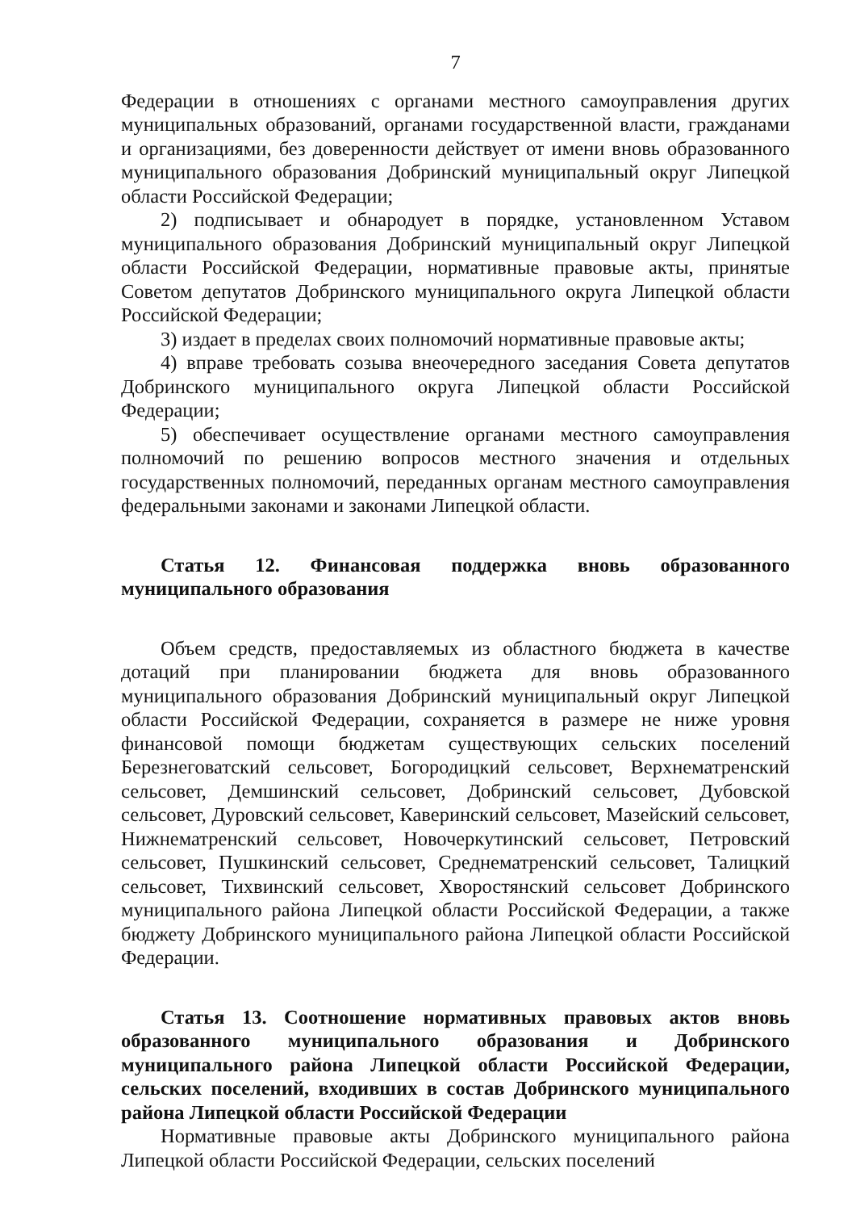7
Федерации в отношениях с органами местного самоуправления других муниципальных образований, органами государственной власти, гражданами и организациями, без доверенности действует от имени вновь образованного муниципального образования Добринский муниципальный округ Липецкой области Российской Федерации;
2) подписывает и обнародует в порядке, установленном Уставом муниципального образования Добринский муниципальный округ Липецкой области Российской Федерации, нормативные правовые акты, принятые Советом депутатов Добринского муниципального округа Липецкой области Российской Федерации;
3) издает в пределах своих полномочий нормативные правовые акты;
4) вправе требовать созыва внеочередного заседания Совета депутатов Добринского муниципального округа Липецкой области Российской Федерации;
5) обеспечивает осуществление органами местного самоуправления полномочий по решению вопросов местного значения и отдельных государственных полномочий, переданных органам местного самоуправления федеральными законами и законами Липецкой области.
Статья 12. Финансовая поддержка вновь образованного муниципального образования
Объем средств, предоставляемых из областного бюджета в качестве дотаций при планировании бюджета для вновь образованного муниципального образования Добринский муниципальный округ Липецкой области Российской Федерации, сохраняется в размере не ниже уровня финансовой помощи бюджетам существующих сельских поселений Березнеговатский сельсовет, Богородицкий сельсовет, Верхнематренский сельсовет, Демшинский сельсовет, Добринский сельсовет, Дубовской сельсовет, Дуровский сельсовет, Каверинский сельсовет, Мазейский сельсовет, Нижнематренский сельсовет, Новочеркутинский сельсовет, Петровский сельсовет, Пушкинский сельсовет, Среднематренский сельсовет, Талицкий сельсовет, Тихвинский сельсовет, Хворостянский сельсовет Добринского муниципального района Липецкой области Российской Федерации, а также бюджету Добринского муниципального района Липецкой области Российской Федерации.
Статья 13. Соотношение нормативных правовых актов вновь образованного муниципального образования и Добринского муниципального района Липецкой области Российской Федерации, сельских поселений, входивших в состав Добринского муниципального района Липецкой области Российской Федерации
Нормативные правовые акты Добринского муниципального района Липецкой области Российской Федерации, сельских поселений